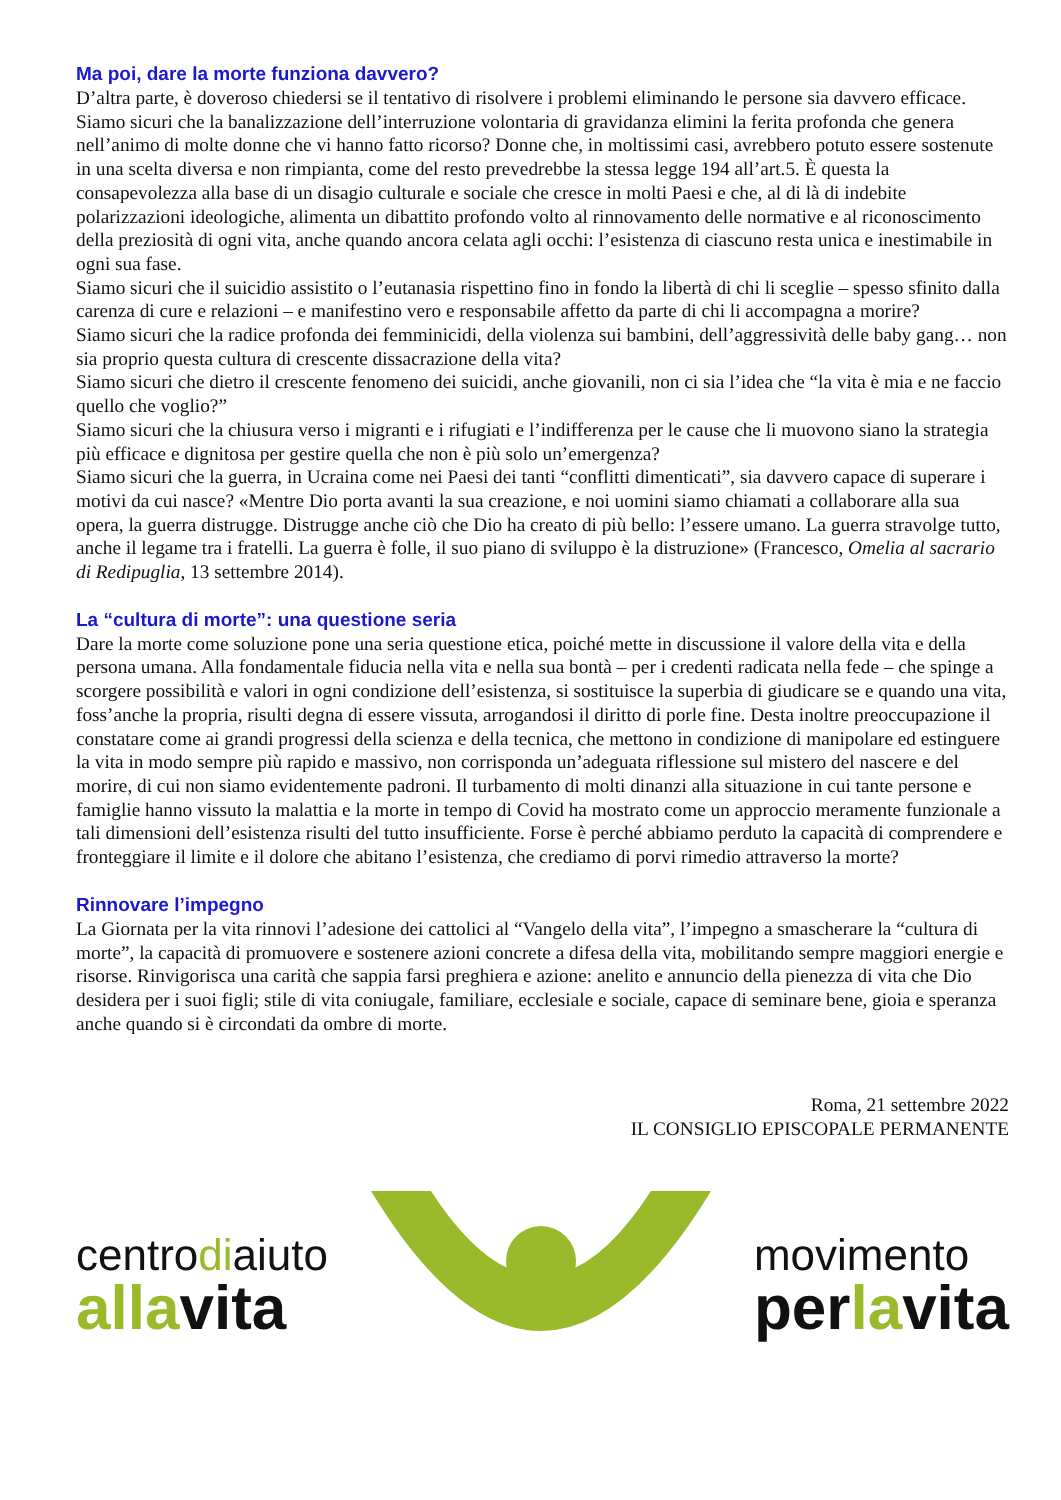Ma poi, dare la morte funziona davvero?
D’altra parte, è doveroso chiedersi se il tentativo di risolvere i problemi eliminando le persone sia davvero efficace.
Siamo sicuri che la banalizzazione dell’interruzione volontaria di gravidanza elimini la ferita profonda che genera nell’animo di molte donne che vi hanno fatto ricorso? Donne che, in moltissimi casi, avrebbero potuto essere sostenute in una scelta diversa e non rimpianta, come del resto prevedrebbe la stessa legge 194 all’art.5. È questa la consapevolezza alla base di un disagio culturale e sociale che cresce in molti Paesi e che, al di là di indebite polarizzazioni ideologiche, alimenta un dibattito profondo volto al rinnovamento delle normative e al riconoscimento della preziosità di ogni vita, anche quando ancora celata agli occhi: l’esistenza di ciascuno resta unica e inestimabile in ogni sua fase.
Siamo sicuri che il suicidio assistito o l’eutanasia rispettino fino in fondo la libertà di chi li sceglie – spesso sfinito dalla carenza di cure e relazioni – e manifestino vero e responsabile affetto da parte di chi li accompagna a morire?
Siamo sicuri che la radice profonda dei femminicidi, della violenza sui bambini, dell’aggressività delle baby gang… non sia proprio questa cultura di crescente dissacrazione della vita?
Siamo sicuri che dietro il crescente fenomeno dei suicidi, anche giovanili, non ci sia l’idea che “la vita è mia e ne faccio quello che voglio?”
Siamo sicuri che la chiusura verso i migranti e i rifugiati e l’indifferenza per le cause che li muovono siano la strategia più efficace e dignitosa per gestire quella che non è più solo un’emergenza?
Siamo sicuri che la guerra, in Ucraina come nei Paesi dei tanti “conflitti dimenticati”, sia davvero capace di superare i motivi da cui nasce? «Mentre Dio porta avanti la sua creazione, e noi uomini siamo chiamati a collaborare alla sua opera, la guerra distrugge. Distrugge anche ciò che Dio ha creato di più bello: l’essere umano. La guerra stravolge tutto, anche il legame tra i fratelli. La guerra è folle, il suo piano di sviluppo è la distruzione» (Francesco, Omelia al sacrario di Redipuglia, 13 settembre 2014).
La “cultura di morte”: una questione seria
Dare la morte come soluzione pone una seria questione etica, poiché mette in discussione il valore della vita e della persona umana. Alla fondamentale fiducia nella vita e nella sua bontà – per i credenti radicata nella fede – che spinge a scorgere possibilità e valori in ogni condizione dell’esistenza, si sostituisce la superbia di giudicare se e quando una vita, foss’anche la propria, risulti degna di essere vissuta, arrogandosi il diritto di porle fine. Desta inoltre preoccupazione il constatare come ai grandi progressi della scienza e della tecnica, che mettono in condizione di manipolare ed estinguere la vita in modo sempre più rapido e massivo, non corrisponda un’adeguata riflessione sul mistero del nascere e del morire, di cui non siamo evidentemente padroni. Il turbamento di molti dinanzi alla situazione in cui tante persone e famiglie hanno vissuto la malattia e la morte in tempo di Covid ha mostrato come un approccio meramente funzionale a tali dimensioni dell’esistenza risulti del tutto insufficiente. Forse è perché abbiamo perduto la capacità di comprendere e fronteggiare il limite e il dolore che abitano l’esistenza, che crediamo di porvi rimedio attraverso la morte?
Rinnovare l’impegno
La Giornata per la vita rinnovi l’adesione dei cattolici al “Vangelo della vita”, l’impegno a smascherare la “cultura di morte”, la capacità di promuovere e sostenere azioni concrete a difesa della vita, mobilitando sempre maggiori energie e risorse. Rinvigorisca una carità che sappia farsi preghiera e azione: anelito e annuncio della pienezza di vita che Dio desidera per i suoi figli; stile di vita coniugale, familiare, ecclesiale e sociale, capace di seminare bene, gioia e speranza anche quando si è circondati da ombre di morte.
Roma, 21 settembre 2022
IL CONSIGLIO EPISCOPALE PERMANENTE
centrodiaiuto
allavita
movimento
perlavita